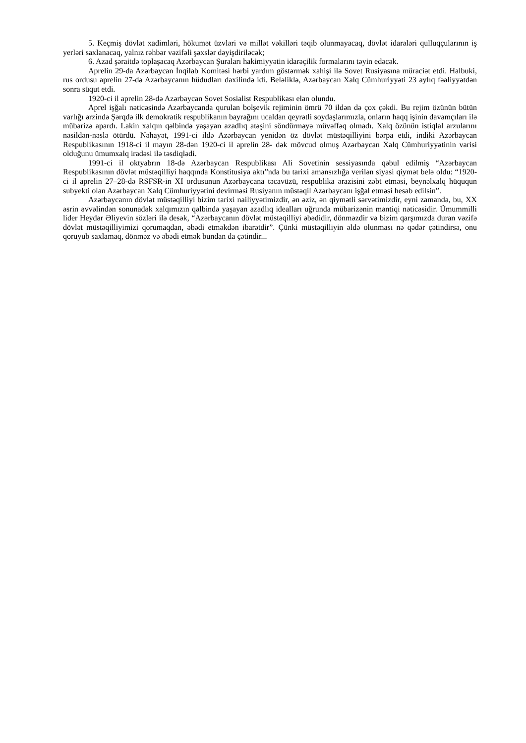5. Keçmiş dövlət xadimləri, hökumət üzvləri və millət vəkilləri təqib olunmayacaq, dövlət idarələri qulluqçularının iş yerləri saxlanacaq, yalnız rəhbər vəzifəli şəxslər dəyişdiriləcək;
6. Azad şəraitdə toplaşacaq Azərbaycan Şuraları hakimiyyətin idarəçilik formalarını təyin edəcək.
Aprelin 29-da Azərbaycan İnqilab Komitəsi hərbi yardım göstərmək xahişi ilə Sovet Rusiyasına müraciət etdi. Halbuki, rus ordusu aprelin 27-də Azərbaycanın hüdudları daxilində idi. Beləliklə, Azərbaycan Xalq Cümhuriyyəti 23 aylıq fəaliyyətdən sonra süqut etdi.
1920-ci il aprelin 28-də Azərbaycan Sovet Sosialist Respublikası elan olundu.
Aprel işğalı nəticəsində Azərbaycanda qurulan bolşevik rejiminin ömrü 70 ildən də çox çəkdi. Bu rejim özünün bütün varlığı ərzində Şərqdə ilk demokratik respublikanın bayrağını ucaldan qeyrətli soydaşlarımızla, onların haqq işinin davamçıları ilə mübarizə apardı. Lakin xalqın qəlbində yaşayan azadlıq atəşini söndürməyə müvəffəq olmadı. Xalq özünün istiqlal arzularını nəsildən-nəslə ötürdü. Nəhayət, 1991-ci ildə Azərbaycan yenidən öz dövlət müstəqilliyini bərpa etdi, indiki Azərbaycan Respublikasının 1918-ci il mayın 28-dən 1920-ci il aprelin 28- dək mövcud olmuş Azərbaycan Xalq Cümhuriyyətinin varisi olduğunu ümumxalq iradəsi ilə təsdiqlədi.
1991-ci il oktyabrın 18-də Azərbaycan Respublikası Ali Sovetinin sessiyasında qəbul edilmiş “Azərbaycan Respublikasının dövlət müstəqilliyi haqqında Konstitusiya aktı”nda bu tarixi amansızlığa verilən siyasi qiymət belə oldu: “1920-ci il aprelin 27–28-də RSFSR-in XI ordusunun Azərbaycana təcavüzü, respublika ərazisini zəbt etməsi, beynəlxalq hüququn subyekti olan Azərbaycan Xalq Cümhuriyyətini devirməsi Rusiyanın müstəqil Azərbaycanı işğal etməsi hesab edilsin”.
Azərbaycanın dövlət müstəqilliyi bizim tarixi nailiyyətimizdir, ən əziz, ən qiymətli sərvətimizdir, eyni zamanda, bu, XX əsrin əvvəlindən sonunadək xalqımızın qəlbində yaşayan azadlıq idealları uğrunda mübarizənin məntiqi nəticəsidir. Ümummilli lider Heydər Əliyevin sözləri ilə desək, “Azərbaycanın dövlət müstəqilliyi əbədidir, dönməzdir və bizim qarşımızda duran vəzifə dövlət müstəqilliyimizi qorumaqdan, əbədi etməkdən ibarətdir”. Çünki müstəqilliyin əldə olunması nə qədər çətindirsə, onu qoruyub saxlamaq, dönməz və əbədi etmək bundan da çətindir...